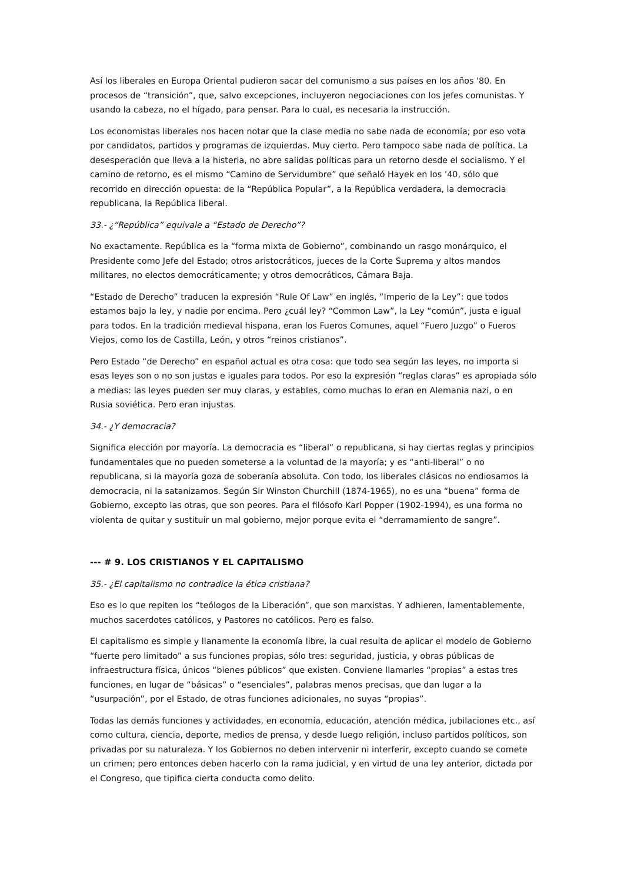Así los liberales en Europa Oriental pudieron sacar del comunismo a sus países en los años '80. En procesos de “transición”, que, salvo excepciones, incluyeron negociaciones con los jefes comunistas. Y usando la cabeza, no el hígado, para pensar. Para lo cual, es necesaria la instrucción.
Los economistas liberales nos hacen notar que la clase media no sabe nada de economía; por eso vota por candidatos, partidos y programas de izquierdas. Muy cierto. Pero tampoco sabe nada de política. La desesperación que lleva a la histeria, no abre salidas políticas para un retorno desde el socialismo. Y el camino de retorno, es el mismo “Camino de Servidumbre” que señaló Hayek en los ’40, sólo que recorrido en dirección opuesta: de la “República Popular”, a la República verdadera, la democracia republicana, la República liberal.
33.- ¿“República” equivale a “Estado de Derecho”?
No exactamente. República es la “forma mixta de Gobierno”, combinando un rasgo monárquico, el Presidente como Jefe del Estado; otros aristocráticos, jueces de la Corte Suprema y altos mandos militares, no electos democráticamente; y otros democráticos, Cámara Baja.
“Estado de Derecho” traducen la expresión “Rule Of Law” en inglés, “Imperio de la Ley”: que todos estamos bajo la ley, y nadie por encima. Pero ¿cuál ley? “Common Law”, la Ley “común”, justa e igual para todos. En la tradición medieval hispana, eran los Fueros Comunes, aquel “Fuero Juzgo” o Fueros Viejos, como los de Castilla, León, y otros “reinos cristianos”.
Pero Estado “de Derecho” en español actual es otra cosa: que todo sea según las leyes, no importa si esas leyes son o no son justas e iguales para todos. Por eso la expresión “reglas claras” es apropiada sólo a medias: las leyes pueden ser muy claras, y estables, como muchas lo eran en Alemania nazi, o en Rusia soviética. Pero eran injustas.
34.- ¿Y democracia?
Significa elección por mayoría. La democracia es “liberal” o republicana, si hay ciertas reglas y principios fundamentales que no pueden someterse a la voluntad de la mayoría; y es “anti-liberal” o no republicana, si la mayoría goza de soberanía absoluta. Con todo, los liberales clásicos no endiosamos la democracia, ni la satanizamos. Según Sir Winston Churchill (1874-1965), no es una “buena” forma de Gobierno, excepto las otras, que son peores. Para el filósofo Karl Popper (1902-1994), es una forma no violenta de quitar y sustituir un mal gobierno, mejor porque evita el “derramamiento de sangre”.
--- # 9. LOS CRISTIANOS Y EL CAPITALISMO
35.- ¿El capitalismo no contradice la ética cristiana?
Eso es lo que repiten los “teólogos de la Liberación”, que son marxistas. Y adhieren, lamentablemente, muchos sacerdotes católicos, y Pastores no católicos. Pero es falso.
El capitalismo es simple y llanamente la economía libre, la cual resulta de aplicar el modelo de Gobierno “fuerte pero limitado” a sus funciones propias, sólo tres: seguridad, justicia, y obras públicas de infraestructura física, únicos “bienes públicos” que existen. Conviene llamarles “propias” a estas tres funciones, en lugar de “básicas” o “esenciales”, palabras menos precisas, que dan lugar a la “usurpación”, por el Estado, de otras funciones adicionales, no suyas “propias”.
Todas las demás funciones y actividades, en economía, educación, atención médica, jubilaciones etc., así como cultura, ciencia, deporte, medios de prensa, y desde luego religión, incluso partidos políticos, son privadas por su naturaleza. Y los Gobiernos no deben intervenir ni interferir, excepto cuando se comete un crimen; pero entonces deben hacerlo con la rama judicial, y en virtud de una ley anterior, dictada por el Congreso, que tipifica cierta conducta como delito.